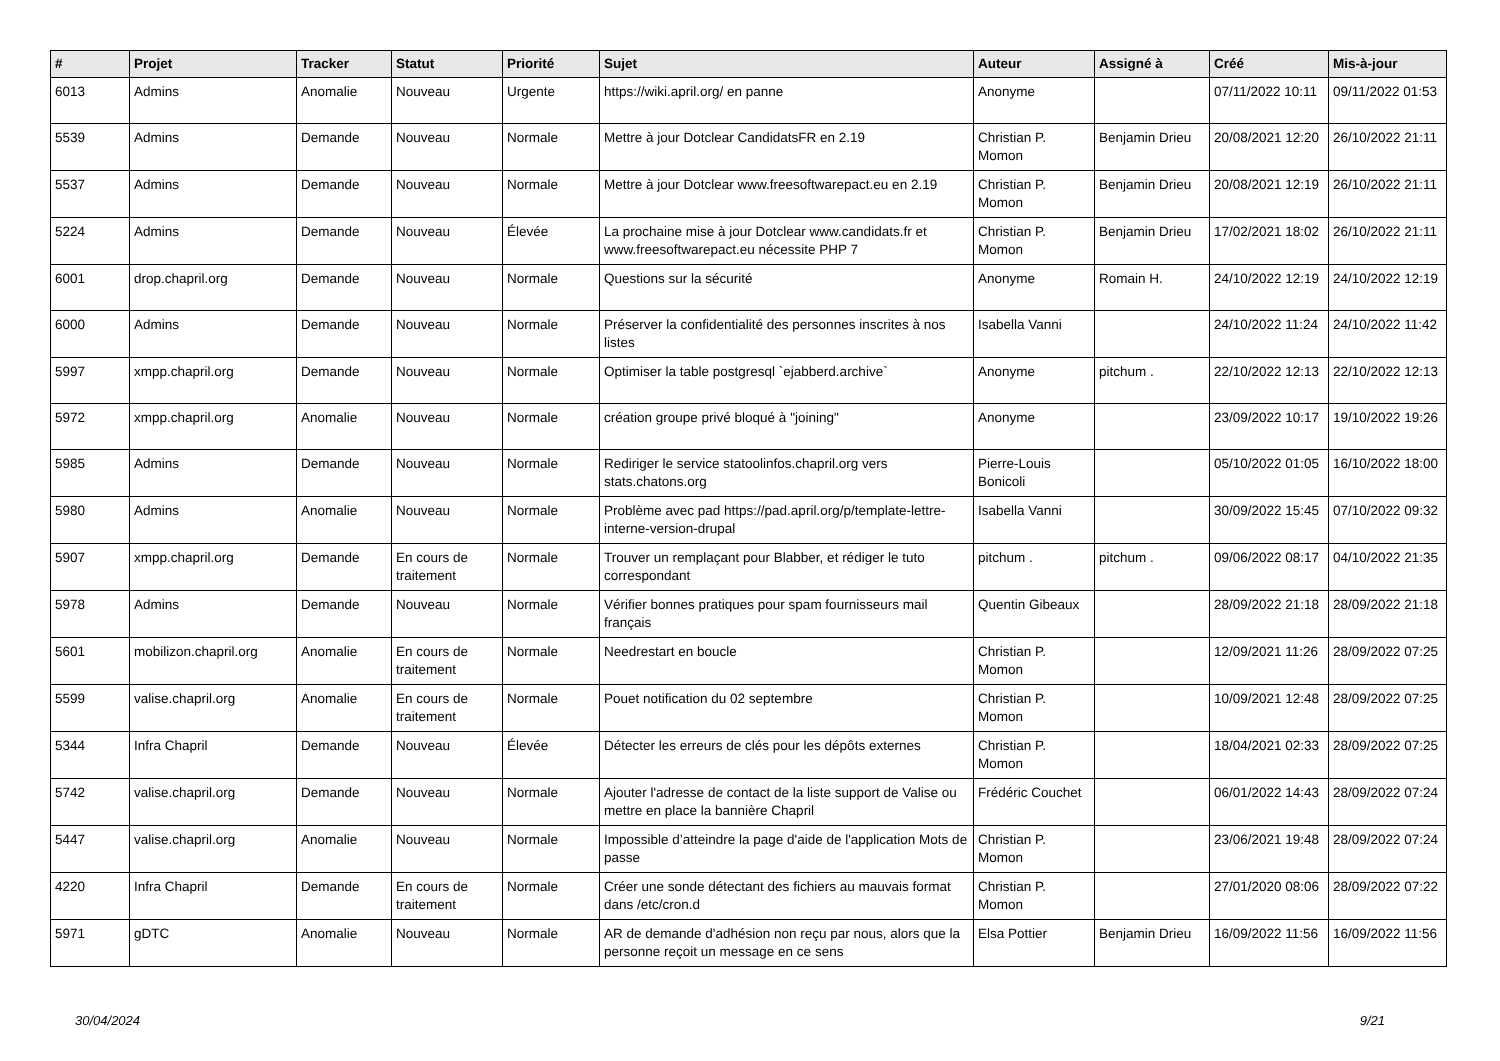| # | Projet | Tracker | Statut | Priorité | Sujet | Auteur | Assigné à | Créé | Mis-à-jour |
| --- | --- | --- | --- | --- | --- | --- | --- | --- | --- |
| 6013 | Admins | Anomalie | Nouveau | Urgente | https://wiki.april.org/ en panne | Anonyme | | 07/11/2022 10:11 | 09/11/2022 01:53 |
| 5539 | Admins | Demande | Nouveau | Normale | Mettre à jour Dotclear CandidatsFR en 2.19 | Christian P. Momon | Benjamin Drieu | 20/08/2021 12:20 | 26/10/2022 21:11 |
| 5537 | Admins | Demande | Nouveau | Normale | Mettre à jour Dotclear www.freesoftwarepact.eu en 2.19 | Christian P. Momon | Benjamin Drieu | 20/08/2021 12:19 | 26/10/2022 21:11 |
| 5224 | Admins | Demande | Nouveau | Élevée | La prochaine mise à jour Dotclear www.candidats.fr et www.freesoftwarepact.eu nécessite PHP 7 | Christian P. Momon | Benjamin Drieu | 17/02/2021 18:02 | 26/10/2022 21:11 |
| 6001 | drop.chapril.org | Demande | Nouveau | Normale | Questions sur la sécurité | Anonyme | Romain H. | 24/10/2022 12:19 | 24/10/2022 12:19 |
| 6000 | Admins | Demande | Nouveau | Normale | Préserver la confidentialité des personnes inscrites à nos listes | Isabella Vanni | | 24/10/2022 11:24 | 24/10/2022 11:42 |
| 5997 | xmpp.chapril.org | Demande | Nouveau | Normale | Optimiser la table postgresql `ejabberd.archive` | Anonyme | pitchum . | 22/10/2022 12:13 | 22/10/2022 12:13 |
| 5972 | xmpp.chapril.org | Anomalie | Nouveau | Normale | création groupe privé bloqué à "joining" | Anonyme | | 23/09/2022 10:17 | 19/10/2022 19:26 |
| 5985 | Admins | Demande | Nouveau | Normale | Rediriger le service statoolinfos.chapril.org vers stats.chatons.org | Pierre-Louis Bonicoli | | 05/10/2022 01:05 | 16/10/2022 18:00 |
| 5980 | Admins | Anomalie | Nouveau | Normale | Problème avec pad https://pad.april.org/p/template-lettre-interne-version-drupal | Isabella Vanni | | 30/09/2022 15:45 | 07/10/2022 09:32 |
| 5907 | xmpp.chapril.org | Demande | En cours de traitement | Normale | Trouver un remplaçant pour Blabber, et rédiger le tuto correspondant | pitchum . | pitchum . | 09/06/2022 08:17 | 04/10/2022 21:35 |
| 5978 | Admins | Demande | Nouveau | Normale | Vérifier bonnes pratiques pour spam fournisseurs mail français | Quentin Gibeaux | | 28/09/2022 21:18 | 28/09/2022 21:18 |
| 5601 | mobilizon.chapril.org | Anomalie | En cours de traitement | Normale | Needrestart en boucle | Christian P. Momon | | 12/09/2021 11:26 | 28/09/2022 07:25 |
| 5599 | valise.chapril.org | Anomalie | En cours de traitement | Normale | Pouet notification du 02 septembre | Christian P. Momon | | 10/09/2021 12:48 | 28/09/2022 07:25 |
| 5344 | Infra Chapril | Demande | Nouveau | Élevée | Détecter les erreurs de clés pour les dépôts externes | Christian P. Momon | | 18/04/2021 02:33 | 28/09/2022 07:25 |
| 5742 | valise.chapril.org | Demande | Nouveau | Normale | Ajouter l'adresse de contact de la liste support de Valise ou mettre en place la bannière Chapril | Frédéric Couchet | | 06/01/2022 14:43 | 28/09/2022 07:24 |
| 5447 | valise.chapril.org | Anomalie | Nouveau | Normale | Impossible d’atteindre la page d'aide de l'application Mots de passe | Christian P. Momon | | 23/06/2021 19:48 | 28/09/2022 07:24 |
| 4220 | Infra Chapril | Demande | En cours de traitement | Normale | Créer une sonde détectant des fichiers au mauvais format dans /etc/cron.d | Christian P. Momon | | 27/01/2020 08:06 | 28/09/2022 07:22 |
| 5971 | gDTC | Anomalie | Nouveau | Normale | AR de demande d'adhésion non reçu par nous, alors que la personne reçoit un message en ce sens | Elsa Pottier | Benjamin Drieu | 16/09/2022 11:56 | 16/09/2022 11:56 |
30/04/2024 9/21